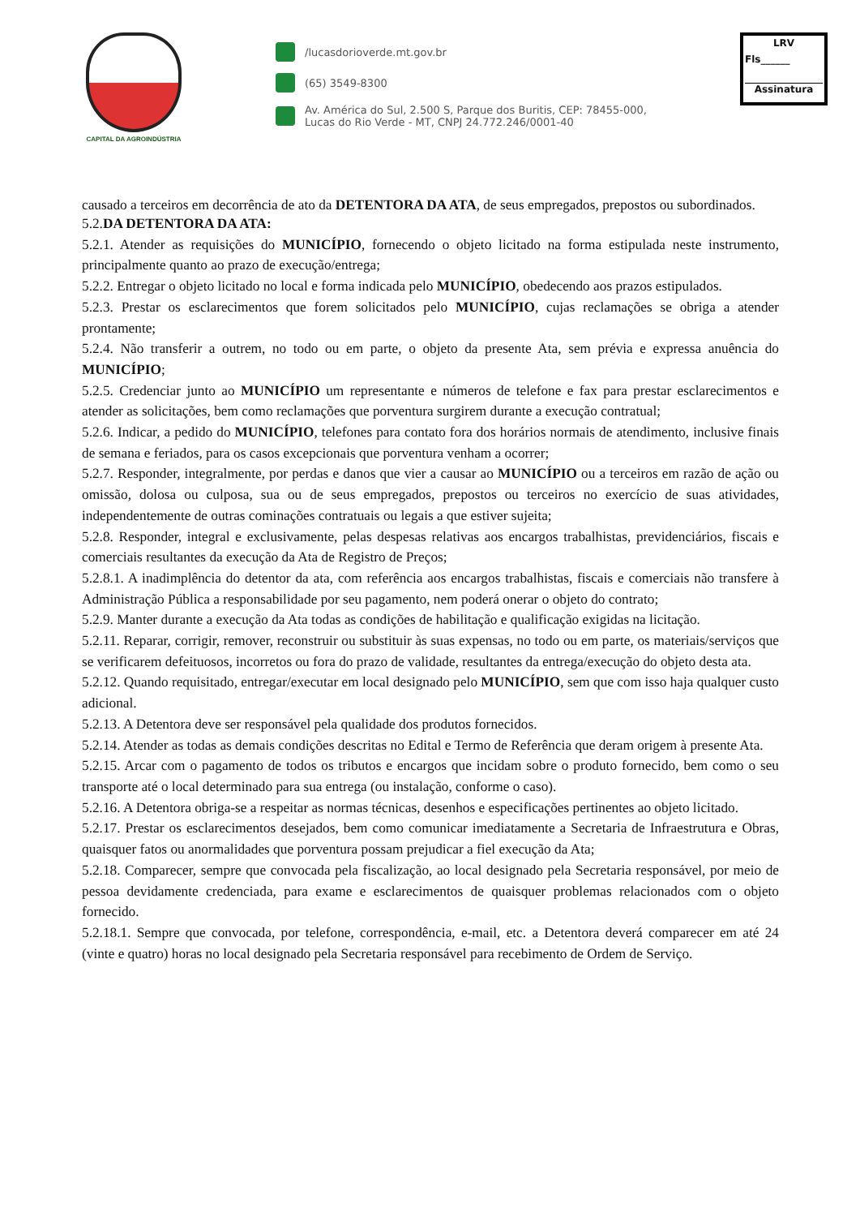CAPITAL DA AGROINDÚSTRIA
/lucasdorioverde.mt.gov.br
(65) 3549-8300
Av. América do Sul, 2.500 S, Parque dos Buritis, CEP: 78455-000,
Lucas do Rio Verde - MT, CNPJ 24.772.246/0001-40
LRV
Fls______
Assinatura
causado a terceiros em decorrência de ato da DETENTORA DA ATA, de seus empregados, prepostos ou subordinados.
5.2.DA DETENTORA DA ATA:
5.2.1. Atender as requisições do MUNICÍPIO, fornecendo o objeto licitado na forma estipulada neste instrumento, principalmente quanto ao prazo de execução/entrega;
5.2.2. Entregar o objeto licitado no local e forma indicada pelo MUNICÍPIO, obedecendo aos prazos estipulados.
5.2.3. Prestar os esclarecimentos que forem solicitados pelo MUNICÍPIO, cujas reclamações se obriga a atender prontamente;
5.2.4. Não transferir a outrem, no todo ou em parte, o objeto da presente Ata, sem prévia e expressa anuência do MUNICÍPIO;
5.2.5. Credenciar junto ao MUNICÍPIO um representante e números de telefone e fax para prestar esclarecimentos e atender as solicitações, bem como reclamações que porventura surgirem durante a execução contratual;
5.2.6. Indicar, a pedido do MUNICÍPIO, telefones para contato fora dos horários normais de atendimento, inclusive finais de semana e feriados, para os casos excepcionais que porventura venham a ocorrer;
5.2.7. Responder, integralmente, por perdas e danos que vier a causar ao MUNICÍPIO ou a terceiros em razão de ação ou omissão, dolosa ou culposa, sua ou de seus empregados, prepostos ou terceiros no exercício de suas atividades, independentemente de outras cominações contratuais ou legais a que estiver sujeita;
5.2.8. Responder, integral e exclusivamente, pelas despesas relativas aos encargos trabalhistas, previdenciários, fiscais e comerciais resultantes da execução da Ata de Registro de Preços;
5.2.8.1. A inadimplência do detentor da ata, com referência aos encargos trabalhistas, fiscais e comerciais não transfere à Administração Pública a responsabilidade por seu pagamento, nem poderá onerar o objeto do contrato;
5.2.9. Manter durante a execução da Ata todas as condições de habilitação e qualificação exigidas na licitação.
5.2.11. Reparar, corrigir, remover, reconstruir ou substituir às suas expensas, no todo ou em parte, os materiais/serviços que se verificarem defeituosos, incorretos ou fora do prazo de validade, resultantes da entrega/execução do objeto desta ata.
5.2.12. Quando requisitado, entregar/executar em local designado pelo MUNICÍPIO, sem que com isso haja qualquer custo adicional.
5.2.13. A Detentora deve ser responsável pela qualidade dos produtos fornecidos.
5.2.14. Atender as todas as demais condições descritas no Edital e Termo de Referência que deram origem à presente Ata.
5.2.15. Arcar com o pagamento de todos os tributos e encargos que incidam sobre o produto fornecido, bem como o seu transporte até o local determinado para sua entrega (ou instalação, conforme o caso).
5.2.16. A Detentora obriga-se a respeitar as normas técnicas, desenhos e especificações pertinentes ao objeto licitado.
5.2.17. Prestar os esclarecimentos desejados, bem como comunicar imediatamente a Secretaria de Infraestrutura e Obras, quaisquer fatos ou anormalidades que porventura possam prejudicar a fiel execução da Ata;
5.2.18. Comparecer, sempre que convocada pela fiscalização, ao local designado pela Secretaria responsável, por meio de pessoa devidamente credenciada, para exame e esclarecimentos de quaisquer problemas relacionados com o objeto fornecido.
5.2.18.1. Sempre que convocada, por telefone, correspondência, e-mail, etc. a Detentora deverá comparecer em até 24 (vinte e quatro) horas no local designado pela Secretaria responsável para recebimento de Ordem de Serviço.